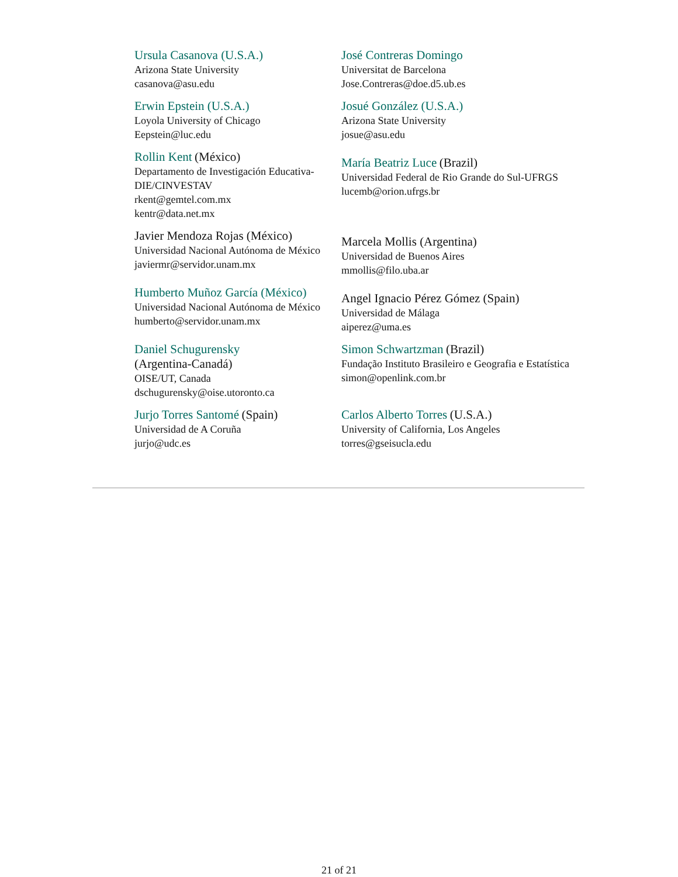| Ursula Casanova (U.S.A.) Arizona State University casanova@asu.edu | José Contreras Domingo Universitat de Barcelona Jose.Contreras@doe.d5.ub.es |
| Erwin Epstein (U.S.A.) Loyola University of Chicago Eepstein@luc.edu | Josué González (U.S.A.) Arizona State University josue@asu.edu |
| Rollin Kent (México) Departamento de Investigación Educativa-DIE/CINVESTAV rkent@gemtel.com.mx kentr@data.net.mx | María Beatriz Luce (Brazil) Universidad Federal de Rio Grande do Sul-UFRGS lucemb@orion.ufrgs.br |
| Javier Mendoza Rojas (México) Universidad Nacional Autónoma de México javiermr@servidor.unam.mx | Marcela Mollis (Argentina) Universidad de Buenos Aires mmollis@filo.uba.ar |
| Humberto Muñoz García (México) Universidad Nacional Autónoma de México humberto@servidor.unam.mx | Angel Ignacio Pérez Gómez (Spain) Universidad de Málaga aiperez@uma.es |
| Daniel Schugurensky (Argentina-Canadá) OISE/UT, Canada dschugurensky@oise.utoronto.ca | Simon Schwartzman (Brazil) Fundação Instituto Brasileiro e Geografia e Estatística simon@openlink.com.br |
| Jurjo Torres Santomé (Spain) Universidad de A Coruña jurjo@udc.es | Carlos Alberto Torres (U.S.A.) University of California, Los Angeles torres@gseisucla.edu |
21 of 21